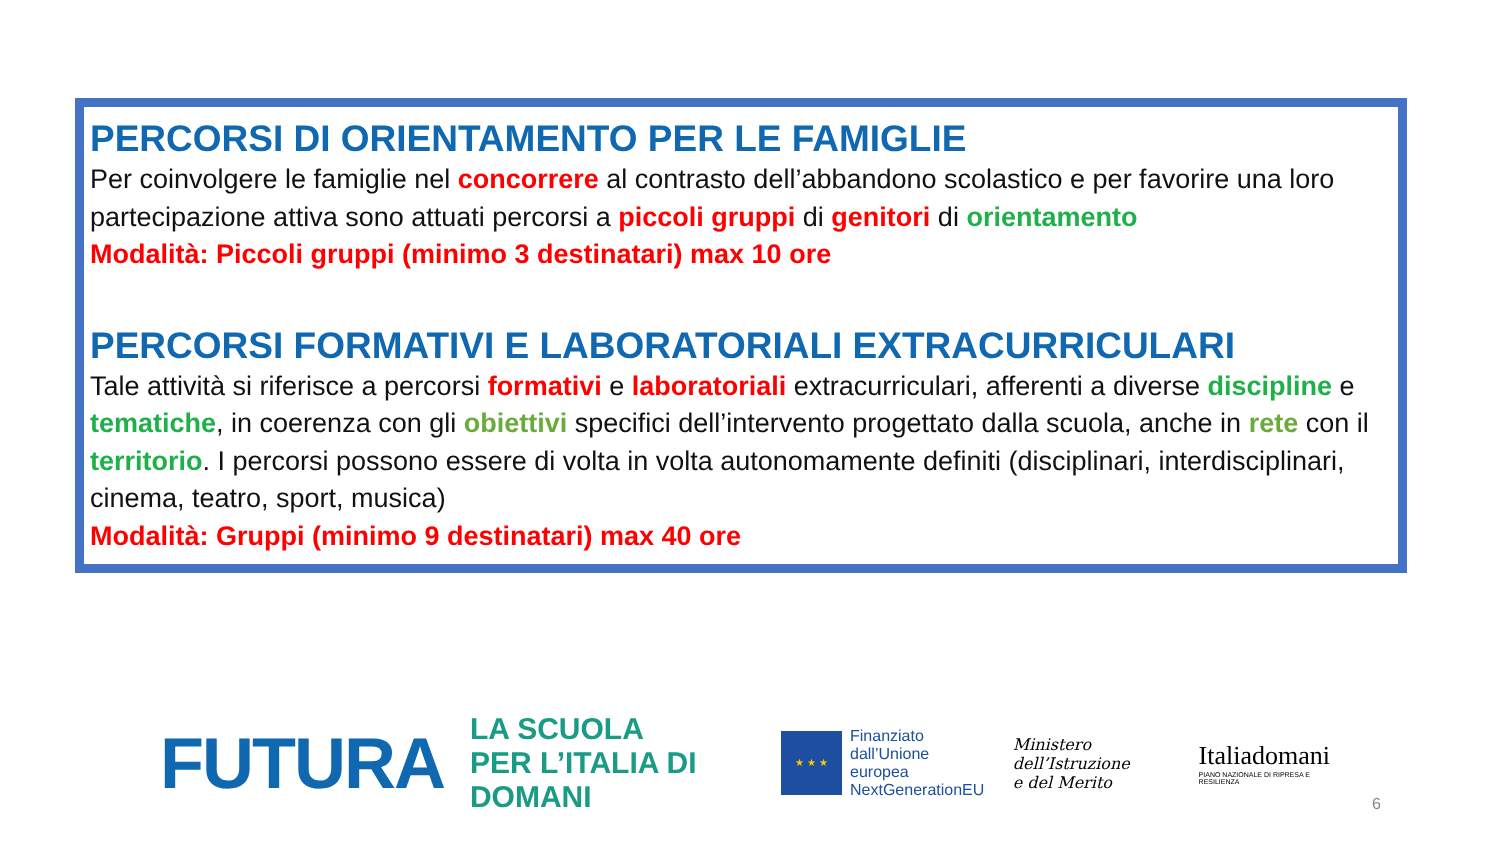PERCORSI DI ORIENTAMENTO PER LE FAMIGLIE
Per coinvolgere le famiglie nel concorrere al contrasto dell’abbandono scolastico e per favorire una loro partecipazione attiva sono attuati percorsi a piccoli gruppi di genitori di orientamento
Modalità: Piccoli gruppi (minimo 3 destinatari) max 10 ore
PERCORSI FORMATIVI E LABORATORIALI EXTRACURRICULARI
Tale attività si riferisce a percorsi formativi e laboratoriali extracurriculari, afferenti a diverse discipline e tematiche, in coerenza con gli obiettivi specifici dell’intervento progettato dalla scuola, anche in rete con il territorio. I percorsi possono essere di volta in volta autonomamente definiti (disciplinari, interdisciplinari, cinema, teatro, sport, musica)
Modalità: Gruppi (minimo 9 destinatari) max 40 ore
FUTURA
LA SCUOLA
PER L’ITALIA DI DOMANI
★ ★ ★
Finanziato
dall’Unione europea
NextGenerationEU
Ministero dell’Istruzione
e del Merito
Italiadomani
PIANO NAZIONALE DI RIPRESA E RESILIENZA
6